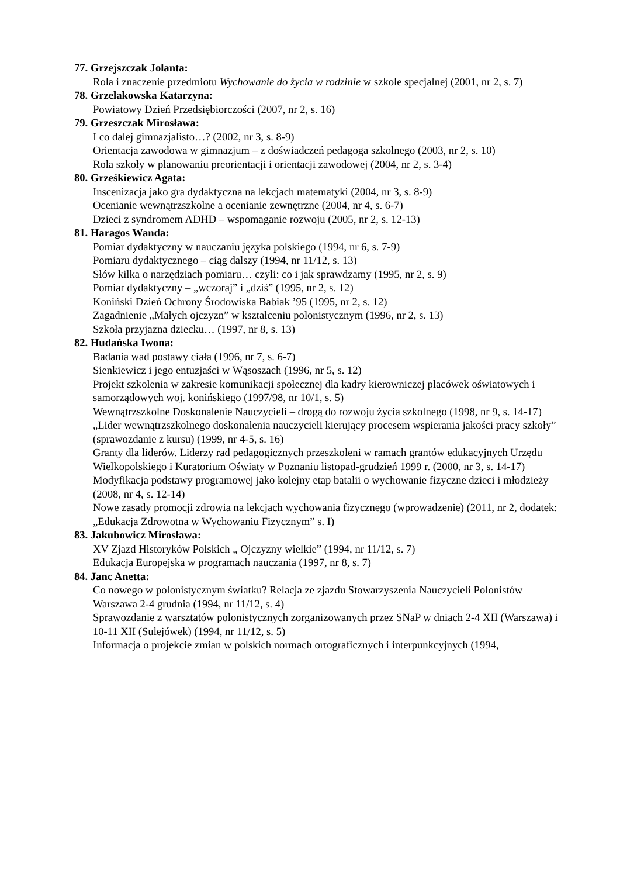77. Grzejszczak Jolanta:
Rola i znaczenie przedmiotu Wychowanie do życia w rodzinie w szkole specjalnej (2001, nr 2, s. 7)
78. Grzelakowska Katarzyna:
Powiatowy Dzień Przedsiębiorczości (2007, nr 2, s. 16)
79. Grzeszczak Mirosława:
I co dalej gimnazjalisto…? (2002, nr 3, s. 8-9)
Orientacja zawodowa w gimnazjum – z doświadczeń pedagoga szkolnego (2003, nr 2, s. 10)
Rola szkoły w planowaniu preorientacji i orientacji zawodowej (2004, nr 2, s. 3-4)
80. Grześkiewicz Agata:
Inscenizacja jako gra dydaktyczna na lekcjach matematyki (2004, nr 3, s. 8-9)
Ocenianie wewnątrzszkolne a ocenianie zewnętrzne (2004, nr 4, s. 6-7)
Dzieci z syndromem ADHD – wspomaganie rozwoju (2005, nr 2, s. 12-13)
81. Haragos Wanda:
Pomiar dydaktyczny w nauczaniu języka polskiego (1994, nr 6, s. 7-9)
Pomiaru dydaktycznego – ciąg dalszy (1994, nr 11/12, s. 13)
Słów kilka o narzędziach pomiaru… czyli: co i jak sprawdzamy (1995, nr 2, s. 9)
Pomiar dydaktyczny – „wczoraj” i „dziś” (1995, nr 2, s. 12)
Koniński Dzień Ochrony Środowiska Babiak ’95 (1995, nr 2, s. 12)
Zagadnienie „Małych ojczyzn” w kształceniu polonistycznym (1996, nr 2, s. 13)
Szkoła przyjazna dziecku… (1997, nr 8, s. 13)
82. Hudańska Iwona:
Badania wad postawy ciała (1996, nr 7, s. 6-7)
Sienkiewicz i jego entuzjaści w Wąsoszach (1996, nr 5, s. 12)
Projekt szkolenia w zakresie komunikacji społecznej dla kadry kierowniczej placówek oświatowych i samorządowych woj. konińskiego (1997/98, nr 10/1, s. 5)
Wewnątrzszkolne Doskonalenie Nauczycieli – drogą do rozwoju życia szkolnego (1998, nr 9, s. 14-17)
„Lider wewnątrzszkolnego doskonalenia nauczycieli kierujący procesem wspierania jakości pracy szkoły” (sprawozdanie z kursu) (1999, nr 4-5, s. 16)
Granty dla liderów. Liderzy rad pedagogicznych przeszkoleni w ramach grantów edukacyjnych Urzędu Wielkopolskiego i Kuratorium Oświaty w Poznaniu listopad-grudzień 1999 r. (2000, nr 3, s. 14-17)
Modyfikacja podstawy programowej jako kolejny etap batalii o wychowanie fizyczne dzieci i młodzieży (2008, nr 4, s. 12-14)
Nowe zasady promocji zdrowia na lekcjach wychowania fizycznego (wprowadzenie) (2011, nr 2, dodatek: „Edukacja Zdrowotna w Wychowaniu Fizycznym” s. I)
83. Jakubowicz Mirosława:
XV Zjazd Historyków Polskich „ Ojczyzny wielkie” (1994, nr 11/12, s. 7)
Edukacja Europejska w programach nauczania (1997, nr 8, s. 7)
84. Janc Anetta:
Co nowego w polonistycznym światku? Relacja ze zjazdu Stowarzyszenia Nauczycieli Polonistów Warszawa 2-4 grudnia (1994, nr 11/12, s. 4)
Sprawozdanie z warsztatów polonistycznych zorganizowanych przez SNaP w dniach 2-4 XII (Warszawa) i 10-11 XII (Sulejówek) (1994, nr 11/12, s. 5)
Informacja o projekcie zmian w polskich normach ortograficznych i interpunkcyjnych (1994,